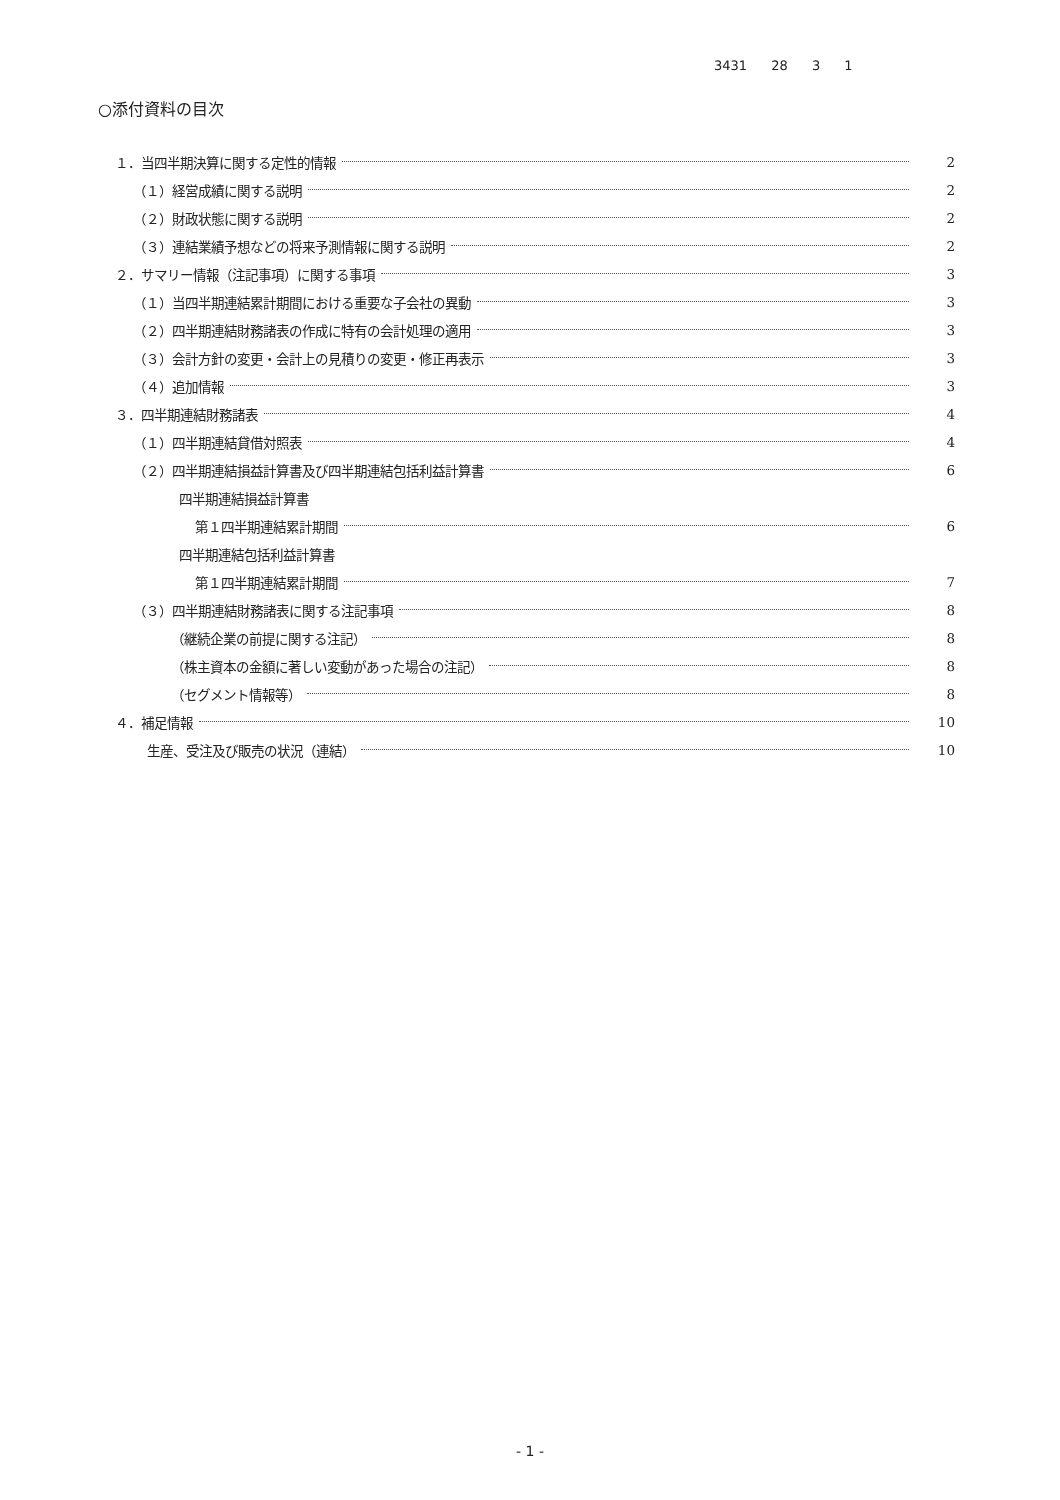3431 28 3 1
○添付資料の目次
１．当四半期決算に関する定性的情報 2
（１）経営成績に関する説明 2
（２）財政状態に関する説明 2
（３）連結業績予想などの将来予測情報に関する説明 2
２．サマリー情報（注記事項）に関する事項 3
（１）当四半期連結累計期間における重要な子会社の異動 3
（２）四半期連結財務諸表の作成に特有の会計処理の適用 3
（３）会計方針の変更・会計上の見積りの変更・修正再表示 3
（４）追加情報 3
３．四半期連結財務諸表 4
（１）四半期連結貸借対照表 4
（２）四半期連結損益計算書及び四半期連結包括利益計算書 6
四半期連結損益計算書
第１四半期連結累計期間 6
四半期連結包括利益計算書
第１四半期連結累計期間 7
（３）四半期連結財務諸表に関する注記事項 8
（継続企業の前提に関する注記） 8
（株主資本の金額に著しい変動があった場合の注記） 8
（セグメント情報等） 8
４．補足情報 10
生産、受注及び販売の状況（連結） 10
- 1 -